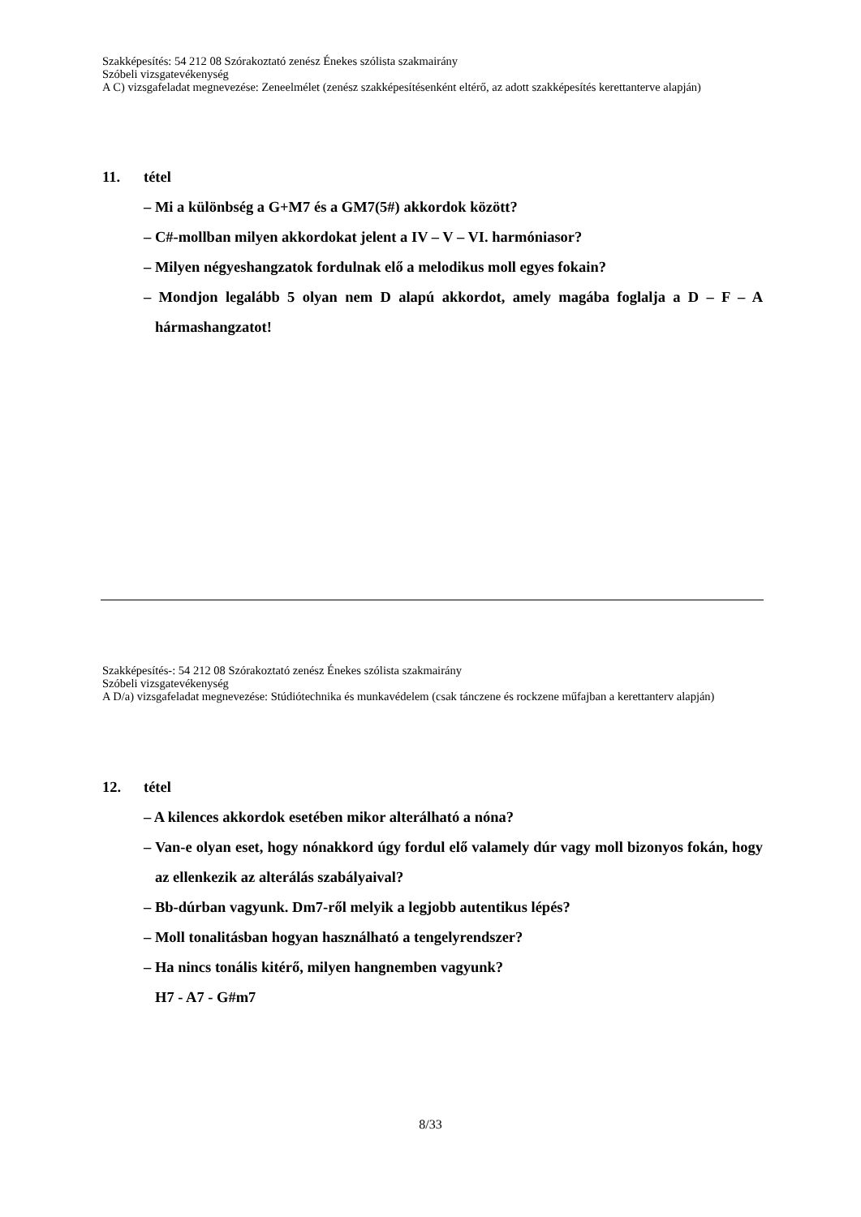Szakképesítés: 54 212 08 Szórakoztató zenész Énekes szólista szakmairány
Szóbeli vizsgatevékenység
A C) vizsgafeladat megnevezése: Zeneelmélet (zenész szakképesítésenként eltérő, az adott szakképesítés kerettanterve alapján)
11. tétel
– Mi a különbség a G+M7 és a GM7(5#) akkordok között?
– C#-mollban milyen akkordokat jelent a IV – V – VI. harmóniasor?
– Milyen négyeshangzatok fordulnak elő a melodikus moll egyes fokain?
– Mondjon legalább 5 olyan nem D alapú akkordot, amely magába foglalja a D – F – A hármashangzatot!
Szakképesítés-: 54 212 08 Szórakoztató zenész Énekes szólista szakmairány
Szóbeli vizsgatevékenység
A D/a) vizsgafeladat megnevezése: Stúdiótechnika és munkavédelem (csak tánczene és rockzene műfajban a kerettanterv alapján)
12. tétel
– A kilences akkordok esetében mikor alterálható a nóna?
– Van-e olyan eset, hogy nónakkord úgy fordul elő valamely dúr vagy moll bizonyos fokán, hogy az ellenkezik az alterálás szabályaival?
– Bb-dúrban vagyunk. Dm7-ről melyik a legjobb autentikus lépés?
– Moll tonalitásban hogyan használható a tengelyrendszer?
– Ha nincs tonális kitérő, milyen hangnemben vagyunk?
H7 - A7 - G#m7
8/33